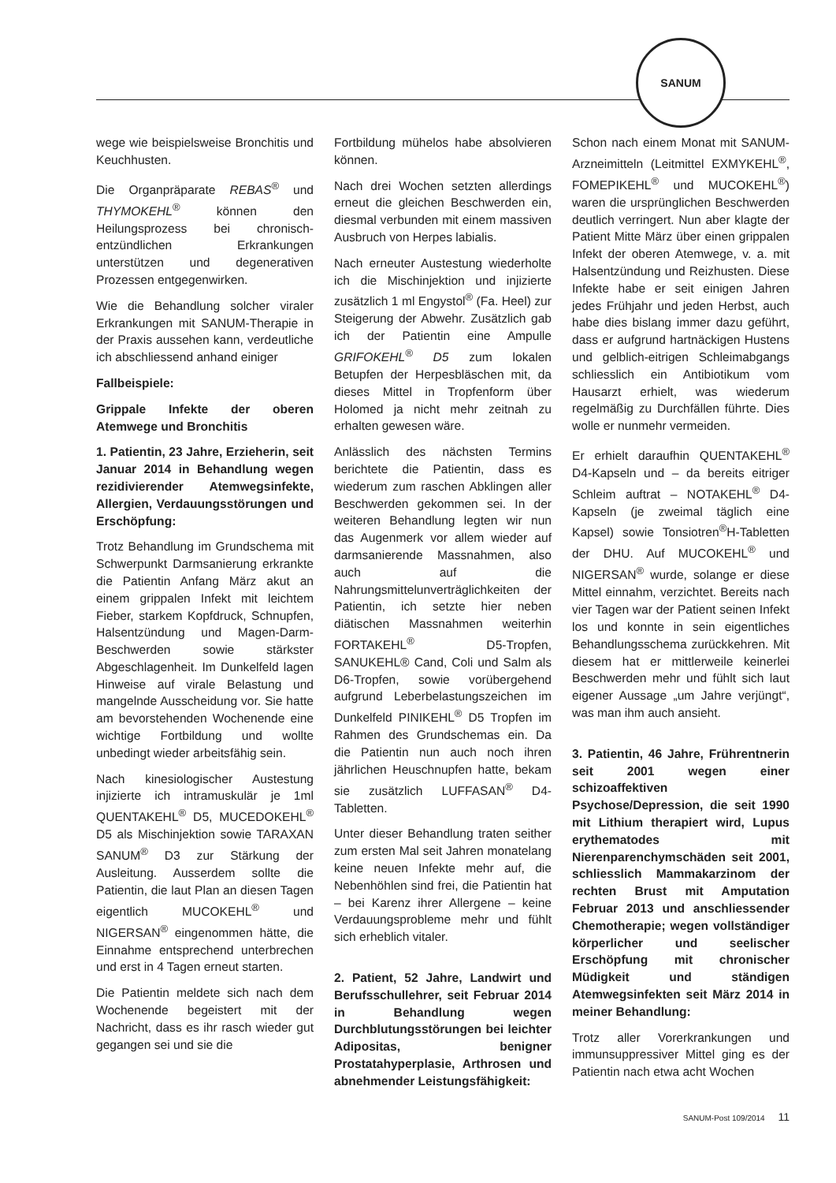SANUM
wege wie beispielsweise Bronchitis und Keuchhusten.
Die Organpräparate REBAS<sup>®</sup> und THYMOKEHL<sup>®</sup> können den Heilungsprozess bei chronisch-entzündlichen Erkrankungen unterstützen und degenerativen Prozessen entgegenwirken.
Wie die Behandlung solcher viraler Erkrankungen mit SANUM-Therapie in der Praxis aussehen kann, verdeutliche ich abschliessend anhand einiger
Fallbeispiele:
Grippale Infekte der oberen Atemwege und Bronchitis
1. Patientin, 23 Jahre, Erzieherin, seit Januar 2014 in Behandlung wegen rezidivierender Atemwegsinfekte, Allergien, Verdauungsstörungen und Erschöpfung:
Trotz Behandlung im Grundschema mit Schwerpunkt Darmsanierung erkrankte die Patientin Anfang März akut an einem grippalen Infekt mit leichtem Fieber, starkem Kopfdruck, Schnupfen, Halsentzündung und Magen-Darm-Beschwerden sowie stärkster Abgeschlagenheit. Im Dunkelfeld lagen Hinweise auf virale Belastung und mangelnde Ausscheidung vor. Sie hatte am bevorstehenden Wochenende eine wichtige Fortbildung und wollte unbedingt wieder arbeitsfähig sein.
Nach kinesiologischer Austestung injizierte ich intramuskulär je 1ml QUENTAKEHL<sup>®</sup> D5, MUCEDOKEHL<sup>®</sup> D5 als Mischinjektion sowie TARAXAN SANUM<sup>®</sup> D3 zur Stärkung der Ausleitung. Ausserdem sollte die Patientin, die laut Plan an diesen Tagen eigentlich MUCOKEHL<sup>®</sup> und NIGERSAN<sup>®</sup> eingenommen hätte, die Einnahme entsprechend unterbrechen und erst in 4 Tagen erneut starten.
Die Patientin meldete sich nach dem Wochenende begeistert mit der Nachricht, dass es ihr rasch wieder gut gegangen sei und sie die
Fortbildung mühelos habe absolvieren können.
Nach drei Wochen setzten allerdings erneut die gleichen Beschwerden ein, diesmal verbunden mit einem massiven Ausbruch von Herpes labialis.
Nach erneuter Austestung wiederholte ich die Mischinjektion und injizierte zusätzlich 1 ml Engystol<sup>®</sup> (Fa. Heel) zur Steigerung der Abwehr. Zusätzlich gab ich der Patientin eine Ampulle GRIFOKEHL<sup>®</sup> D5 zum lokalen Betupfen der Herpesbläschen mit, da dieses Mittel in Tropfenform über Holomed ja nicht mehr zeitnah zu erhalten gewesen wäre.
Anlässlich des nächsten Termins berichtete die Patientin, dass es wiederum zum raschen Abklingen aller Beschwerden gekommen sei. In der weiteren Behandlung legten wir nun das Augenmerk vor allem wieder auf darmsanierende Massnahmen, also auch auf die Nahrungsmittelunverträglichkeiten der Patientin, ich setzte hier neben diätischen Massnahmen weiterhin FORTAKEHL<sup>®</sup> D5-Tropfen, SANUKEHL® Cand, Coli und Salm als D6-Tropfen, sowie vorübergehend aufgrund Leberbelastungszeichen im Dunkelfeld PINIKEHL<sup>®</sup> D5 Tropfen im Rahmen des Grundschemas ein. Da die Patientin nun auch noch ihren jährlichen Heuschnupfen hatte, bekam sie zusätzlich LUFFASAN<sup>®</sup> D4-Tabletten.
Unter dieser Behandlung traten seither zum ersten Mal seit Jahren monatelang keine neuen Infekte mehr auf, die Nebenhöhlen sind frei, die Patientin hat – bei Karenz ihrer Allergene – keine Verdauungsprobleme mehr und fühlt sich erheblich vitaler.
2. Patient, 52 Jahre, Landwirt und Berufsschullehrer, seit Februar 2014 in Behandlung wegen Durchblutungsstörungen bei leichter Adipositas, benigner Prostatahyperplasie, Arthrosen und abnehmender Leistungsfähigkeit:
Schon nach einem Monat mit SANUM-Arzneimitteln (Leitmittel EXMYKEHL<sup>®</sup>, FOMEPIKEHL<sup>®</sup> und MUCOKEHL<sup>®</sup>) waren die ursprünglichen Beschwerden deutlich verringert. Nun aber klagte der Patient Mitte März über einen grippalen Infekt der oberen Atemwege, v. a. mit Halsentzündung und Reizhusten. Diese Infekte habe er seit einigen Jahren jedes Frühjahr und jeden Herbst, auch habe dies bislang immer dazu geführt, dass er aufgrund hartnäckigen Hustens und gelblich-eitrigen Schleimabgangs schliesslich ein Antibiotikum vom Hausarzt erhielt, was wiederum regelmäßig zu Durchfällen führte. Dies wolle er nunmehr vermeiden.
Er erhielt daraufhin QUENTAKEHL<sup>®</sup> D4-Kapseln und – da bereits eitriger Schleim auftrat – NOTAKEHL<sup>®</sup> D4-Kapseln (je zweimal täglich eine Kapsel) sowie Tonsiotren<sup>®</sup>H-Tabletten der DHU. Auf MUCOKEHL<sup>®</sup> und NIGERSAN<sup>®</sup> wurde, solange er diese Mittel einnahm, verzichtet. Bereits nach vier Tagen war der Patient seinen Infekt los und konnte in sein eigentliches Behandlungsschema zurückkehren. Mit diesem hat er mittlerweile keinerlei Beschwerden mehr und fühlt sich laut eigener Aussage „um Jahre verjüngt“, was man ihm auch ansieht.
3. Patientin, 46 Jahre, Frührentnerin seit 2001 wegen einer schizoaffektiven Psychose/Depression, die seit 1990 mit Lithium therapiert wird, Lupus erythematodes mit Nierenparenchymschäden seit 2001, schliesslich Mammakarzinom der rechten Brust mit Amputation Februar 2013 und anschliessender Chemotherapie; wegen vollständiger körperlicher und seelischer Erschöpfung mit chronischer Müdigkeit und ständigen Atemwegsinfekten seit März 2014 in meiner Behandlung:
Trotz aller Vorerkrankungen und immunsuppressiver Mittel ging es der Patientin nach etwa acht Wochen
SANUM-Post 109/2014 11